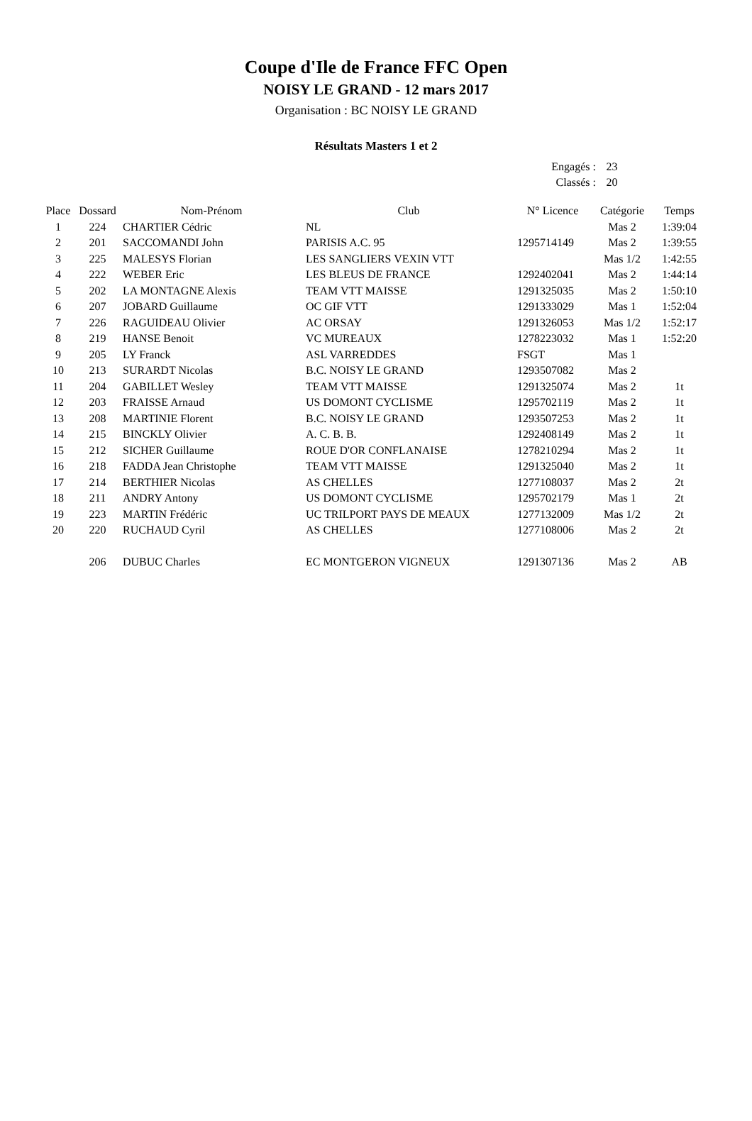Coupe d'Ile de France FFC Open
NOISY LE GRAND - 12 mars 2017
Organisation : BC NOISY LE GRAND
Résultats Masters 1 et 2
| Engagés : | 23 |
| Classés : | 20 |
| Place | Dossard | Nom-Prénom | Club | N° Licence | Catégorie | Temps |
| --- | --- | --- | --- | --- | --- | --- |
| 1 | 224 | CHARTIER Cédric | NL | | Mas 2 | 1:39:04 |
| 2 | 201 | SACCOMANDI John | PARISIS A.C. 95 | 1295714149 | Mas 2 | 1:39:55 |
| 3 | 225 | MALESYS Florian | LES SANGLIERS VEXIN VTT | | Mas 1/2 | 1:42:55 |
| 4 | 222 | WEBER Eric | LES BLEUS DE FRANCE | 1292402041 | Mas 2 | 1:44:14 |
| 5 | 202 | LA MONTAGNE Alexis | TEAM VTT MAISSE | 1291325035 | Mas 2 | 1:50:10 |
| 6 | 207 | JOBARD Guillaume | OC GIF VTT | 1291333029 | Mas 1 | 1:52:04 |
| 7 | 226 | RAGUIDEAU Olivier | AC ORSAY | 1291326053 | Mas 1/2 | 1:52:17 |
| 8 | 219 | HANSE Benoit | VC MUREAUX | 1278223032 | Mas 1 | 1:52:20 |
| 9 | 205 | LY Franck | ASL VARREDDES | FSGT | Mas 1 | |
| 10 | 213 | SURARDT Nicolas | B.C. NOISY LE GRAND | 1293507082 | Mas 2 | |
| 11 | 204 | GABILLET Wesley | TEAM VTT MAISSE | 1291325074 | Mas 2 | 1t |
| 12 | 203 | FRAISSE Arnaud | US DOMONT CYCLISME | 1295702119 | Mas 2 | 1t |
| 13 | 208 | MARTINIE Florent | B.C. NOISY LE GRAND | 1293507253 | Mas 2 | 1t |
| 14 | 215 | BINCKLY Olivier | A. C. B. B. | 1292408149 | Mas 2 | 1t |
| 15 | 212 | SICHER Guillaume | ROUE D'OR CONFLANAISE | 1278210294 | Mas 2 | 1t |
| 16 | 218 | FADDA Jean Christophe | TEAM VTT MAISSE | 1291325040 | Mas 2 | 1t |
| 17 | 214 | BERTHIER Nicolas | AS CHELLES | 1277108037 | Mas 2 | 2t |
| 18 | 211 | ANDRY Antony | US DOMONT CYCLISME | 1295702179 | Mas 1 | 2t |
| 19 | 223 | MARTIN Frédéric | UC TRILPORT PAYS DE MEAUX | 1277132009 | Mas 1/2 | 2t |
| 20 | 220 | RUCHAUD Cyril | AS CHELLES | 1277108006 | Mas 2 | 2t |
| | 206 | DUBUC Charles | EC MONTGERON VIGNEUX | 1291307136 | Mas 2 | AB |